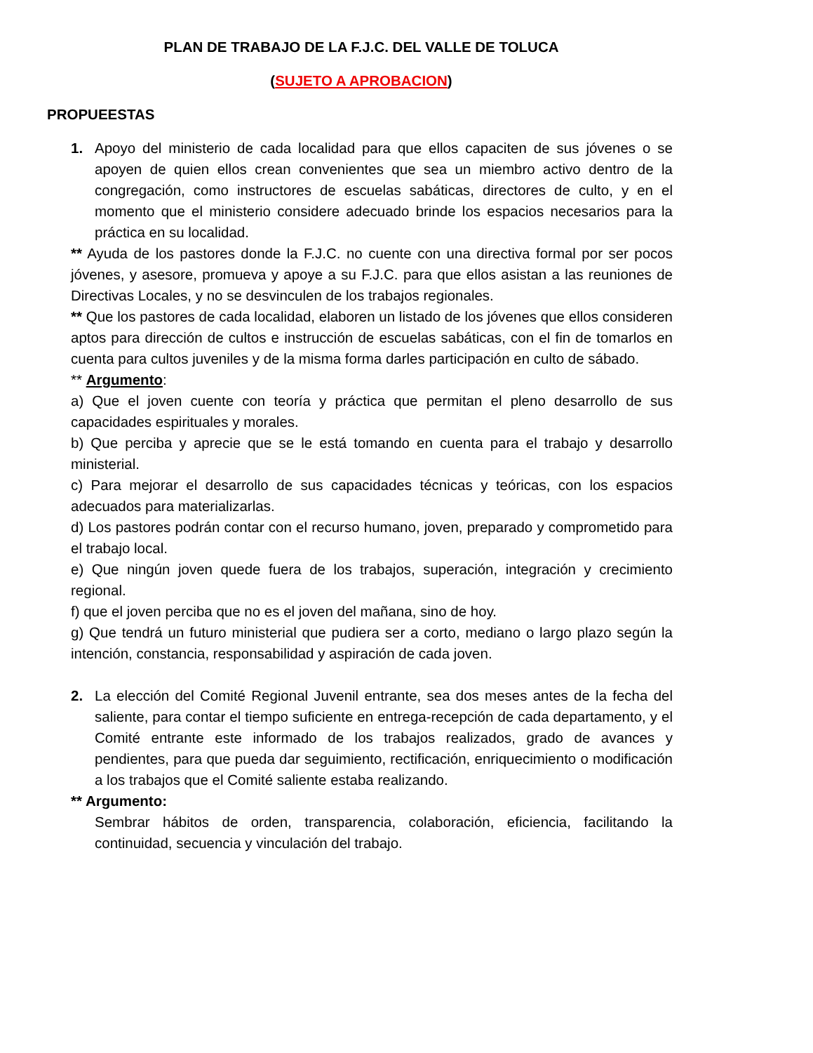PLAN DE TRABAJO DE LA F.J.C. DEL VALLE DE TOLUCA
(SUJETO A APROBACION)
PROPUEESTAS
1. Apoyo del ministerio de cada localidad para que ellos capaciten de sus jóvenes o se apoyen de quien ellos crean convenientes que sea un miembro activo dentro de la congregación, como instructores de escuelas sabáticas, directores de culto, y en el momento que el ministerio considere adecuado brinde los espacios necesarios para la práctica en su localidad.
** Ayuda de los pastores donde la F.J.C. no cuente con una directiva formal por ser pocos jóvenes, y asesore, promueva y apoye a su F.J.C. para que ellos asistan a las reuniones de Directivas Locales, y no se desvinculen de los trabajos regionales.
** Que los pastores de cada localidad, elaboren un listado de los jóvenes que ellos consideren aptos para dirección de cultos e instrucción de escuelas sabáticas, con el fin de tomarlos en cuenta para cultos juveniles y de la misma forma darles participación en culto de sábado.
** Argumento:
a) Que el joven cuente con teoría y práctica que permitan el pleno desarrollo de sus capacidades espirituales y morales.
b) Que perciba y aprecie que se le está tomando en cuenta para el trabajo y desarrollo ministerial.
c) Para mejorar el desarrollo de sus capacidades técnicas y teóricas, con los espacios adecuados para materializarlas.
d) Los pastores podrán contar con el recurso humano, joven, preparado y comprometido para el trabajo local.
e) Que ningún joven quede fuera de los trabajos, superación, integración y crecimiento regional.
f) que el joven perciba que no es el joven del mañana, sino de hoy.
g) Que tendrá un futuro ministerial que pudiera ser a corto, mediano o largo plazo según la intención, constancia, responsabilidad y aspiración de cada joven.
2. La elección del Comité Regional Juvenil entrante, sea dos meses antes de la fecha del saliente, para contar el tiempo suficiente en entrega-recepción de cada departamento, y el Comité entrante este informado de los trabajos realizados, grado de avances y pendientes, para que pueda dar seguimiento, rectificación, enriquecimiento o modificación a los trabajos que el Comité saliente estaba realizando.
** Argumento:
Sembrar hábitos de orden, transparencia, colaboración, eficiencia, facilitando la continuidad, secuencia y vinculación del trabajo.